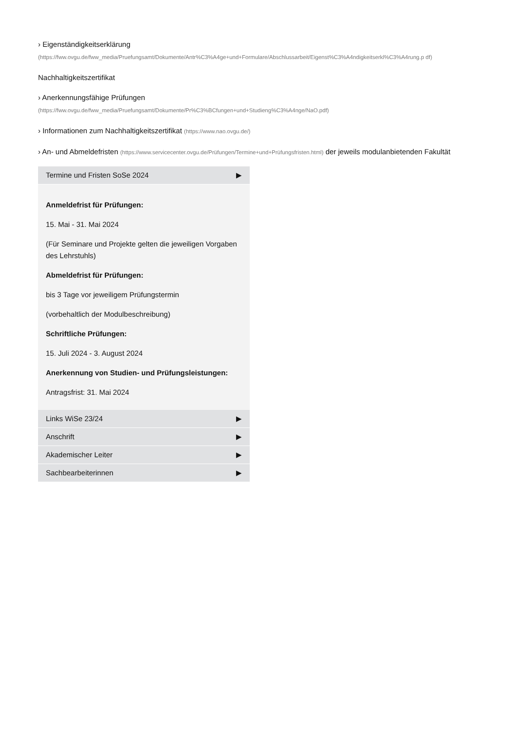› Eigenständigkeitserklärung
(https://fww.ovgu.de/fww_media/Pruefungsamt/Dokumente/Antr%C3%A4ge+und+Formulare/Abschlussarbeit/Eigenst%C3%A4ndigkeitserkl%C3%A4rung.p df)
Nachhaltigkeitszertifikat
› Anerkennungsfähige Prüfungen
(https://fww.ovgu.de/fww_media/Pruefungsamt/Dokumente/Pr%C3%BCfungen+und+Studieng%C3%A4nge/NaO.pdf)
› Informationen zum Nachhaltigkeitszertifikat (https://www.nao.ovgu.de/)
› An- und Abmeldefristen (https://www.servicecenter.ovgu.de/Prüfungen/Termine+und+Prüfungsfristen.html) der jeweils modulanbietenden Fakultät
Termine und Fristen SoSe 2024 ▶
Anmeldefrist für Prüfungen:
15. Mai - 31. Mai 2024
(Für Seminare und Projekte gelten die jeweiligen Vorgaben des Lehrstuhls)
Abmeldefrist für Prüfungen:
bis 3 Tage vor jeweiligem Prüfungstermin
(vorbehaltlich der Modulbeschreibung)
Schriftliche Prüfungen:
15. Juli 2024 - 3. August 2024
Anerkennung von Studien- und Prüfungsleistungen:
Antragsfrist: 31. Mai 2024
Links WiSe 23/24 ▶
Anschrift ▶
Akademischer Leiter ▶
Sachbearbeiterinnen ▶